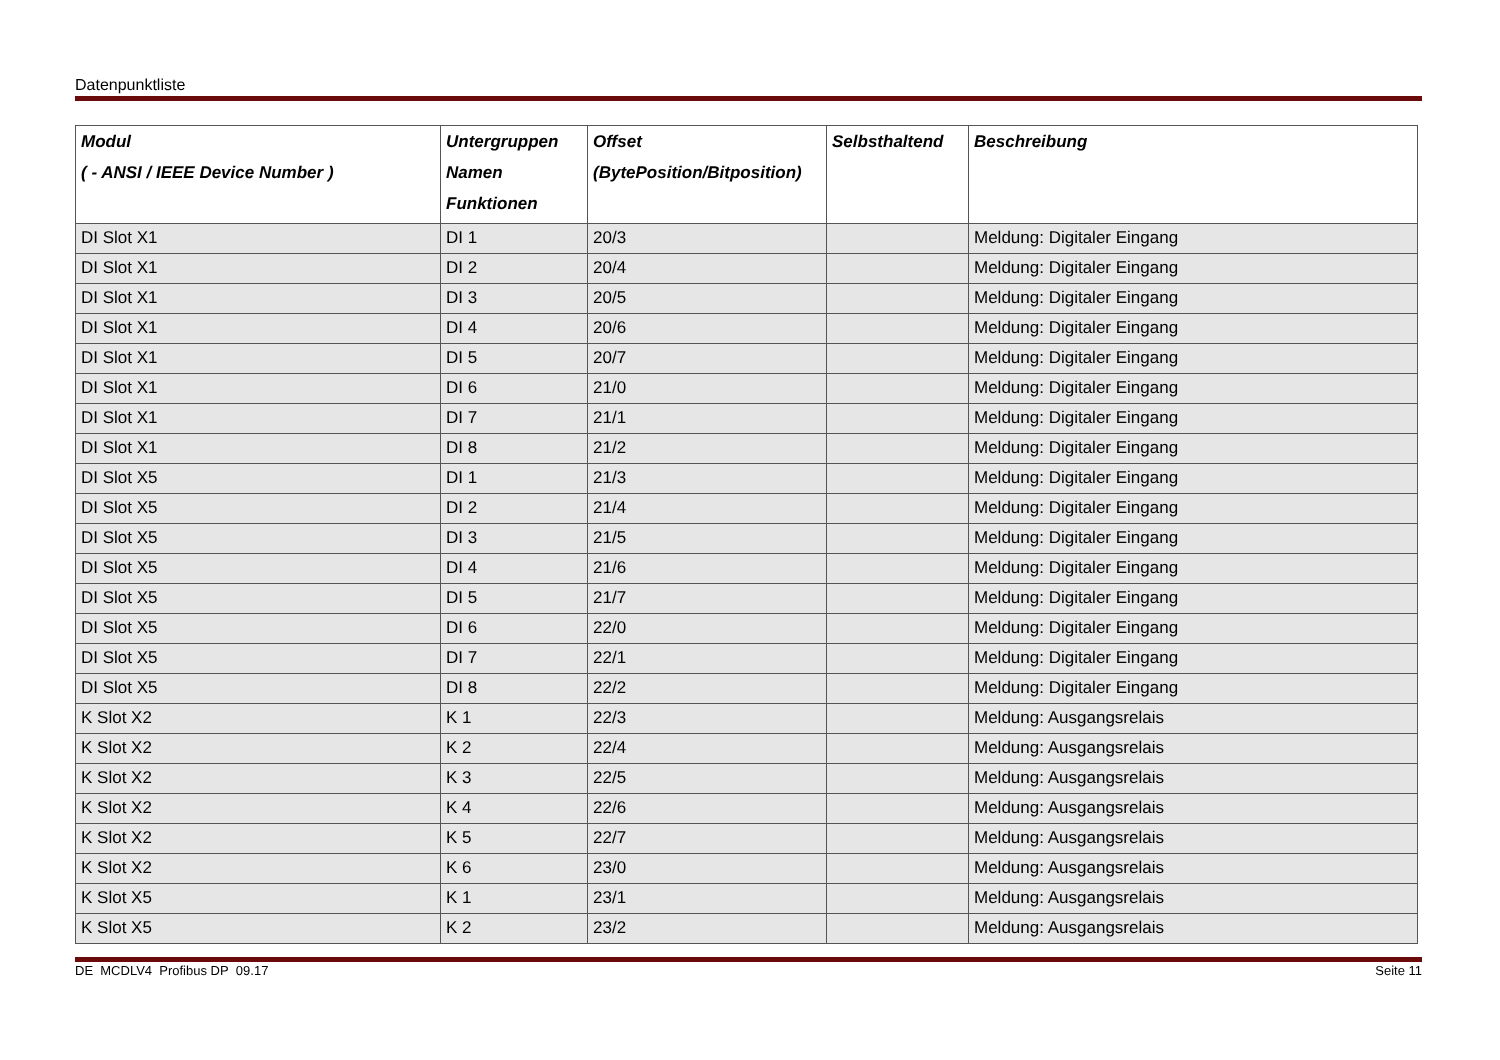Datenpunktliste
| Modul ( - ANSI / IEEE Device Number ) | Untergruppen Namen Funktionen | Offset (BytePosition/Bitposition) | Selbsthaltend | Beschreibung |
| --- | --- | --- | --- | --- |
| DI Slot X1 | DI 1 | 20/3 | | Meldung: Digitaler Eingang |
| DI Slot X1 | DI 2 | 20/4 | | Meldung: Digitaler Eingang |
| DI Slot X1 | DI 3 | 20/5 | | Meldung: Digitaler Eingang |
| DI Slot X1 | DI 4 | 20/6 | | Meldung: Digitaler Eingang |
| DI Slot X1 | DI 5 | 20/7 | | Meldung: Digitaler Eingang |
| DI Slot X1 | DI 6 | 21/0 | | Meldung: Digitaler Eingang |
| DI Slot X1 | DI 7 | 21/1 | | Meldung: Digitaler Eingang |
| DI Slot X1 | DI 8 | 21/2 | | Meldung: Digitaler Eingang |
| DI Slot X5 | DI 1 | 21/3 | | Meldung: Digitaler Eingang |
| DI Slot X5 | DI 2 | 21/4 | | Meldung: Digitaler Eingang |
| DI Slot X5 | DI 3 | 21/5 | | Meldung: Digitaler Eingang |
| DI Slot X5 | DI 4 | 21/6 | | Meldung: Digitaler Eingang |
| DI Slot X5 | DI 5 | 21/7 | | Meldung: Digitaler Eingang |
| DI Slot X5 | DI 6 | 22/0 | | Meldung: Digitaler Eingang |
| DI Slot X5 | DI 7 | 22/1 | | Meldung: Digitaler Eingang |
| DI Slot X5 | DI 8 | 22/2 | | Meldung: Digitaler Eingang |
| K Slot X2 | K 1 | 22/3 | | Meldung: Ausgangsrelais |
| K Slot X2 | K 2 | 22/4 | | Meldung: Ausgangsrelais |
| K Slot X2 | K 3 | 22/5 | | Meldung: Ausgangsrelais |
| K Slot X2 | K 4 | 22/6 | | Meldung: Ausgangsrelais |
| K Slot X2 | K 5 | 22/7 | | Meldung: Ausgangsrelais |
| K Slot X2 | K 6 | 23/0 | | Meldung: Ausgangsrelais |
| K Slot X5 | K 1 | 23/1 | | Meldung: Ausgangsrelais |
| K Slot X5 | K 2 | 23/2 | | Meldung: Ausgangsrelais |
DE MCDLV4 Profibus DP 09.17 Seite 11